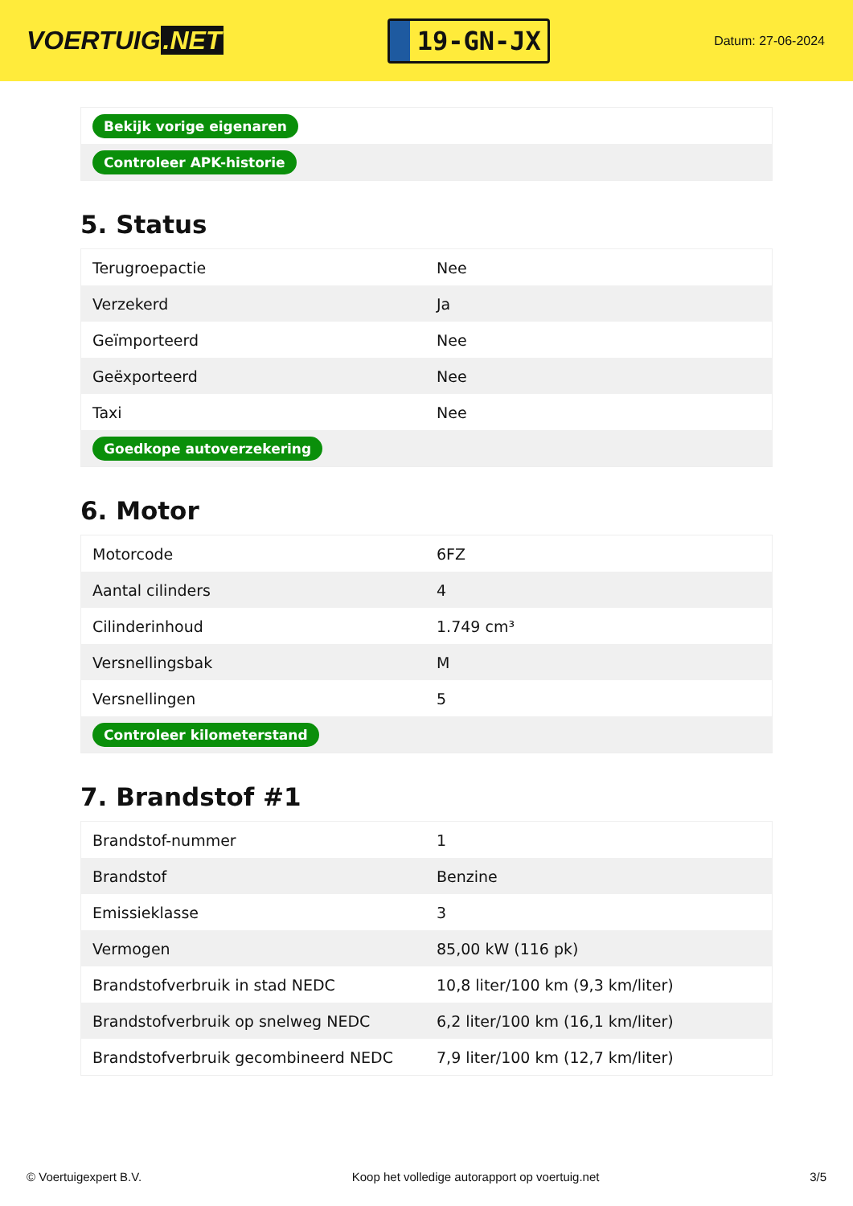VOERTUIG.NET
19-GN-JX
Datum: 27-06-2024
| Bekijk vorige eigenaren |
| Controleer APK-historie |
5. Status
| Terugroepactie | Nee |
| Verzekerd | Ja |
| Geïmporteerd | Nee |
| Geëxporteerd | Nee |
| Taxi | Nee |
| Goedkope autoverzekering | |
6. Motor
| Motorcode | 6FZ |
| Aantal cilinders | 4 |
| Cilinderinhoud | 1.749 cm³ |
| Versnellingsbak | M |
| Versnellingen | 5 |
| Controleer kilometerstand | |
7. Brandstof #1
| Brandstof-nummer | 1 |
| Brandstof | Benzine |
| Emissieklasse | 3 |
| Vermogen | 85,00 kW (116 pk) |
| Brandstofverbruik in stad NEDC | 10,8 liter/100 km (9,3 km/liter) |
| Brandstofverbruik op snelweg NEDC | 6,2 liter/100 km (16,1 km/liter) |
| Brandstofverbruik gecombineerd NEDC | 7,9 liter/100 km (12,7 km/liter) |
© Voertuigexpert B.V. Koop het volledige autorapport op voertuig.net 3/5